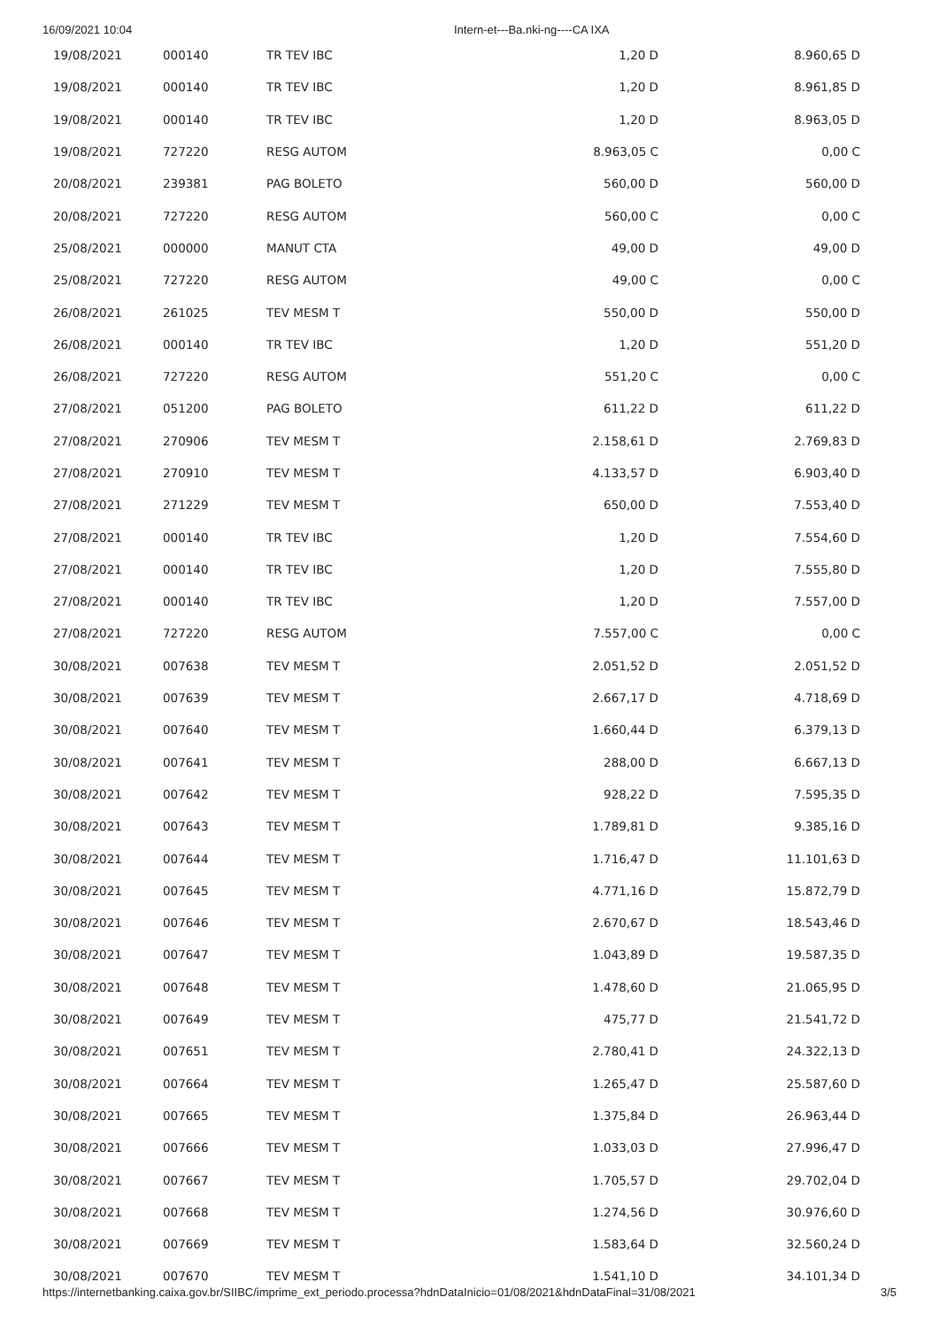16/09/2021 10:04 Intern-et---Ba.nki-ng----CA IXA
| 19/08/2021 | 000140 | TR TEV IBC | 1,20 D | 8.960,65 D |
| 19/08/2021 | 000140 | TR TEV IBC | 1,20 D | 8.961,85 D |
| 19/08/2021 | 000140 | TR TEV IBC | 1,20 D | 8.963,05 D |
| 19/08/2021 | 727220 | RESG AUTOM | 8.963,05 C | 0,00 C |
| 20/08/2021 | 239381 | PAG BOLETO | 560,00 D | 560,00 D |
| 20/08/2021 | 727220 | RESG AUTOM | 560,00 C | 0,00 C |
| 25/08/2021 | 000000 | MANUT CTA | 49,00 D | 49,00 D |
| 25/08/2021 | 727220 | RESG AUTOM | 49,00 C | 0,00 C |
| 26/08/2021 | 261025 | TEV MESM T | 550,00 D | 550,00 D |
| 26/08/2021 | 000140 | TR TEV IBC | 1,20 D | 551,20 D |
| 26/08/2021 | 727220 | RESG AUTOM | 551,20 C | 0,00 C |
| 27/08/2021 | 051200 | PAG BOLETO | 611,22 D | 611,22 D |
| 27/08/2021 | 270906 | TEV MESM T | 2.158,61 D | 2.769,83 D |
| 27/08/2021 | 270910 | TEV MESM T | 4.133,57 D | 6.903,40 D |
| 27/08/2021 | 271229 | TEV MESM T | 650,00 D | 7.553,40 D |
| 27/08/2021 | 000140 | TR TEV IBC | 1,20 D | 7.554,60 D |
| 27/08/2021 | 000140 | TR TEV IBC | 1,20 D | 7.555,80 D |
| 27/08/2021 | 000140 | TR TEV IBC | 1,20 D | 7.557,00 D |
| 27/08/2021 | 727220 | RESG AUTOM | 7.557,00 C | 0,00 C |
| 30/08/2021 | 007638 | TEV MESM T | 2.051,52 D | 2.051,52 D |
| 30/08/2021 | 007639 | TEV MESM T | 2.667,17 D | 4.718,69 D |
| 30/08/2021 | 007640 | TEV MESM T | 1.660,44 D | 6.379,13 D |
| 30/08/2021 | 007641 | TEV MESM T | 288,00 D | 6.667,13 D |
| 30/08/2021 | 007642 | TEV MESM T | 928,22 D | 7.595,35 D |
| 30/08/2021 | 007643 | TEV MESM T | 1.789,81 D | 9.385,16 D |
| 30/08/2021 | 007644 | TEV MESM T | 1.716,47 D | 11.101,63 D |
| 30/08/2021 | 007645 | TEV MESM T | 4.771,16 D | 15.872,79 D |
| 30/08/2021 | 007646 | TEV MESM T | 2.670,67 D | 18.543,46 D |
| 30/08/2021 | 007647 | TEV MESM T | 1.043,89 D | 19.587,35 D |
| 30/08/2021 | 007648 | TEV MESM T | 1.478,60 D | 21.065,95 D |
| 30/08/2021 | 007649 | TEV MESM T | 475,77 D | 21.541,72 D |
| 30/08/2021 | 007651 | TEV MESM T | 2.780,41 D | 24.322,13 D |
| 30/08/2021 | 007664 | TEV MESM T | 1.265,47 D | 25.587,60 D |
| 30/08/2021 | 007665 | TEV MESM T | 1.375,84 D | 26.963,44 D |
| 30/08/2021 | 007666 | TEV MESM T | 1.033,03 D | 27.996,47 D |
| 30/08/2021 | 007667 | TEV MESM T | 1.705,57 D | 29.702,04 D |
| 30/08/2021 | 007668 | TEV MESM T | 1.274,56 D | 30.976,60 D |
| 30/08/2021 | 007669 | TEV MESM T | 1.583,64 D | 32.560,24 D |
| 30/08/2021 | 007670 | TEV MESM T | 1.541,10 D | 34.101,34 D |
https://internetbanking.caixa.gov.br/SIIBC/imprime_ext_periodo.processa?hdnDataInicio=01/08/2021&hdnDataFinal=31/08/2021 3/5